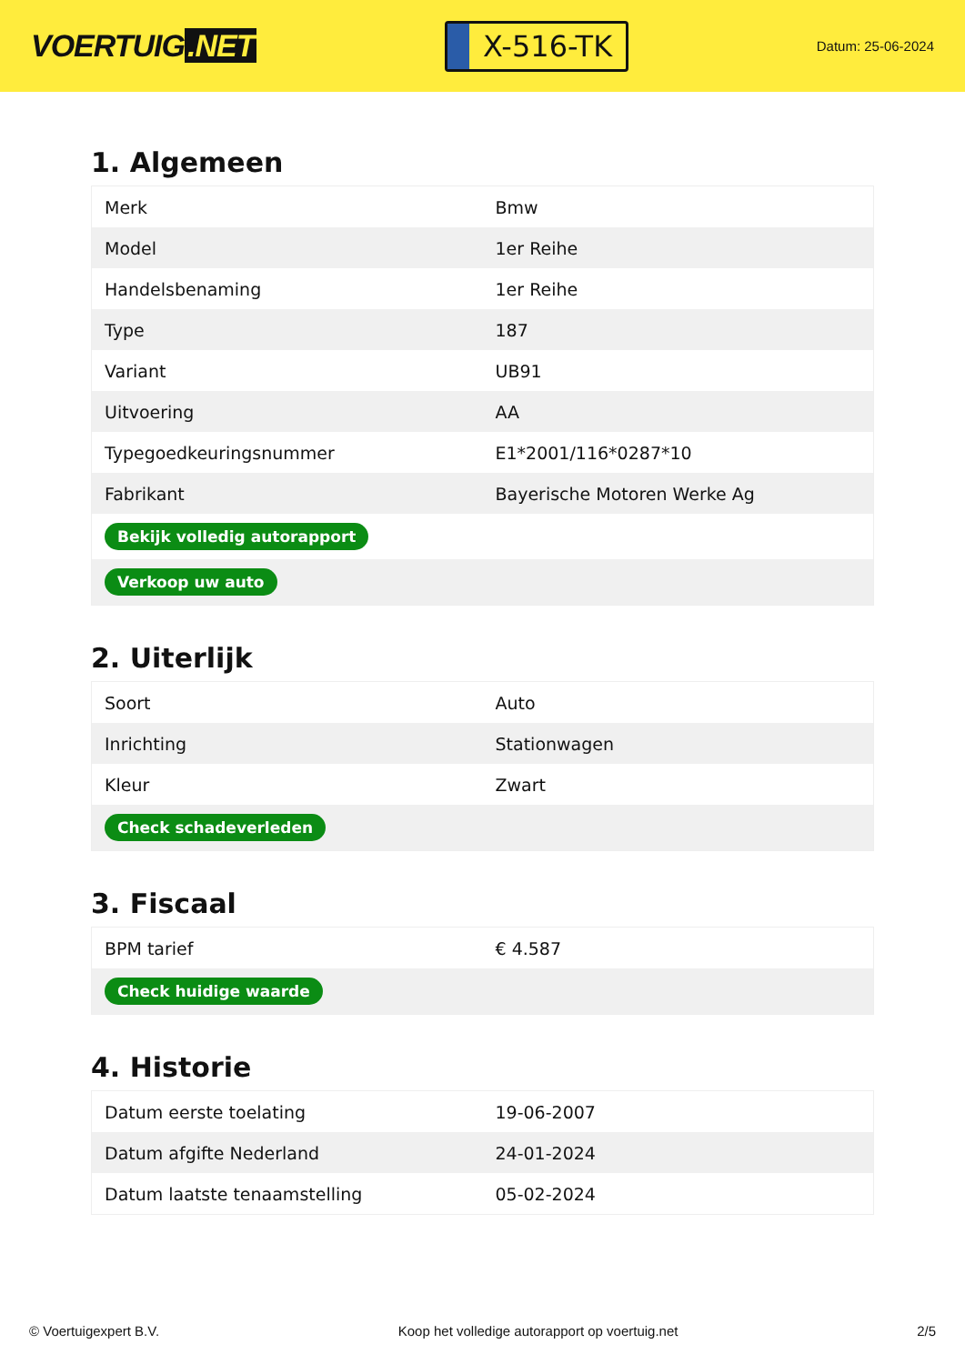VOERTUIG.NET
X-516-TK
Datum: 25-06-2024
1. Algemeen
| Merk | Bmw |
| Model | 1er Reihe |
| Handelsbenaming | 1er Reihe |
| Type | 187 |
| Variant | UB91 |
| Uitvoering | AA |
| Typegoedkeuringsnummer | E1*2001/116*0287*10 |
| Fabrikant | Bayerische Motoren Werke Ag |
| Bekijk volledig autorapport | |
| Verkoop uw auto | |
2. Uiterlijk
| Soort | Auto |
| Inrichting | Stationwagen |
| Kleur | Zwart |
| Check schadeverleden | |
3. Fiscaal
| BPM tarief | € 4.587 |
| Check huidige waarde | |
4. Historie
| Datum eerste toelating | 19-06-2007 |
| Datum afgifte Nederland | 24-01-2024 |
| Datum laatste tenaamstelling | 05-02-2024 |
© Voertuigexpert B.V. Koop het volledige autorapport op voertuig.net 2/5